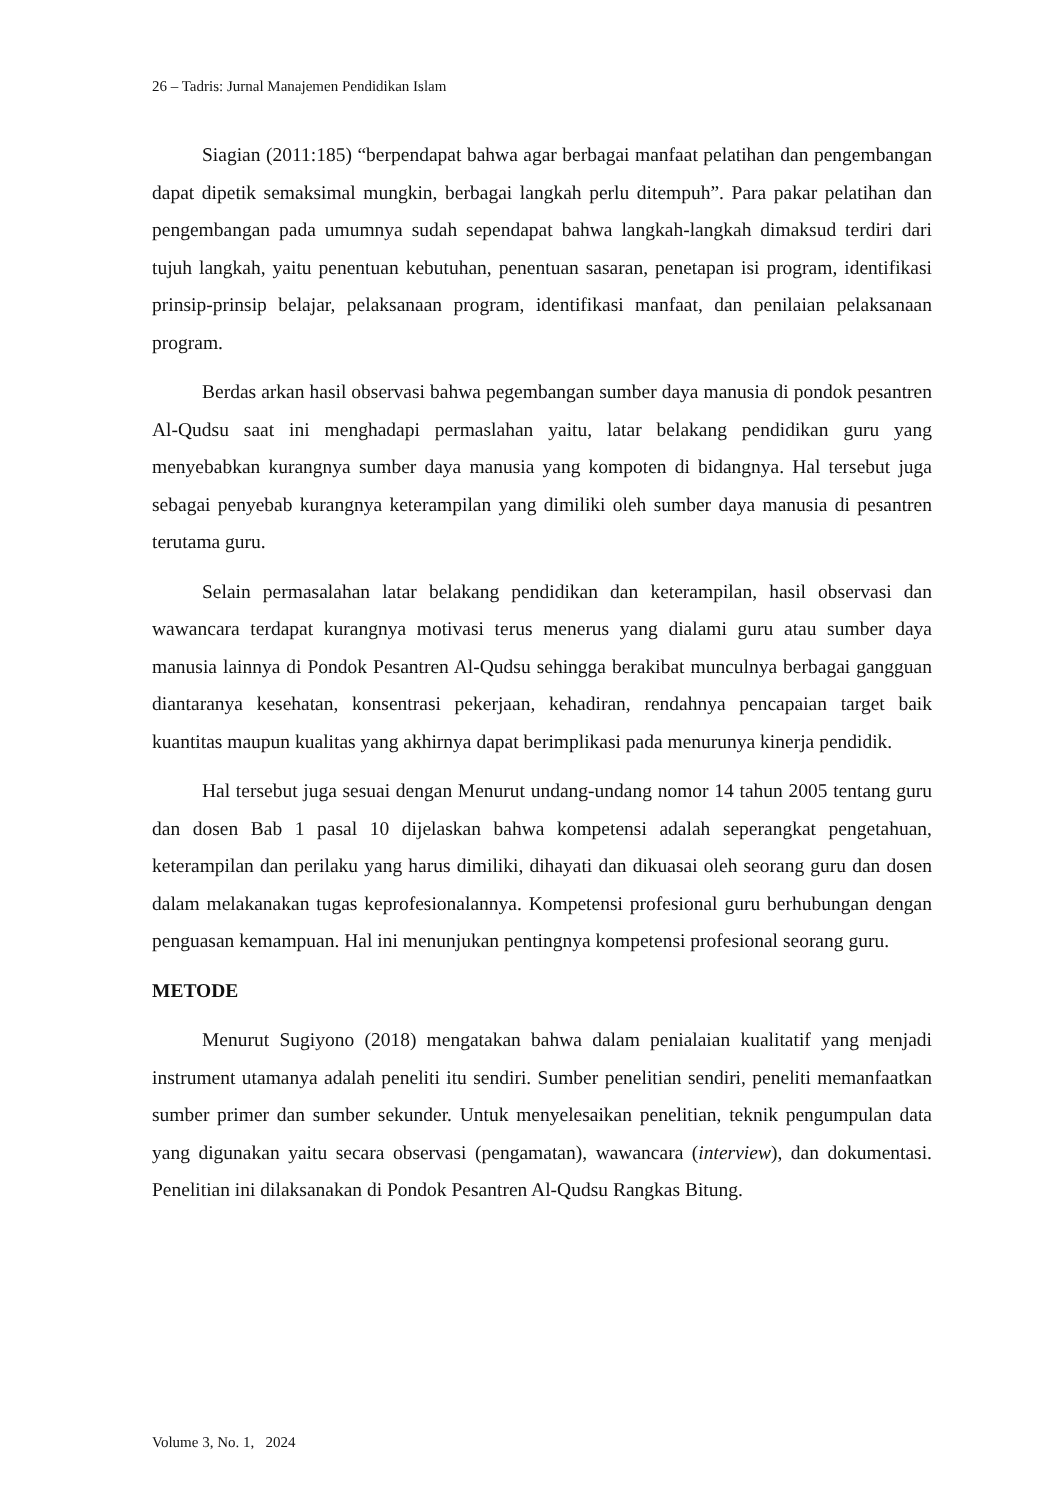26 – Tadris: Jurnal Manajemen Pendidikan Islam
Siagian (2011:185) “berpendapat bahwa agar berbagai manfaat pelatihan dan pengembangan dapat dipetik semaksimal mungkin, berbagai langkah perlu ditempuh”. Para pakar pelatihan dan pengembangan pada umumnya sudah sependapat bahwa langkah-langkah dimaksud terdiri dari tujuh langkah, yaitu penentuan kebutuhan, penentuan sasaran, penetapan isi program, identifikasi prinsip-prinsip belajar, pelaksanaan program, identifikasi manfaat, dan penilaian pelaksanaan program.
Berdas arkan hasil observasi bahwa pegembangan sumber daya manusia di pondok pesantren Al-Qudsu saat ini menghadapi permaslahan yaitu, latar belakang pendidikan guru yang menyebabkan kurangnya sumber daya manusia yang kompoten di bidangnya. Hal tersebut juga sebagai penyebab kurangnya keterampilan yang dimiliki oleh sumber daya manusia di pesantren terutama guru.
Selain permasalahan latar belakang pendidikan dan keterampilan, hasil observasi dan wawancara terdapat kurangnya motivasi terus menerus yang dialami guru atau sumber daya manusia lainnya di Pondok Pesantren Al-Qudsu sehingga berakibat munculnya berbagai gangguan diantaranya kesehatan, konsentrasi pekerjaan, kehadiran, rendahnya pencapaian target baik kuantitas maupun kualitas yang akhirnya dapat berimplikasi pada menurunya kinerja pendidik.
Hal tersebut juga sesuai dengan Menurut undang-undang nomor 14 tahun 2005 tentang guru dan dosen Bab 1 pasal 10 dijelaskan bahwa kompetensi adalah seperangkat pengetahuan, keterampilan dan perilaku yang harus dimiliki, dihayati dan dikuasai oleh seorang guru dan dosen dalam melakanakan tugas keprofesionalannya. Kompetensi profesional guru berhubungan dengan penguasan kemampuan. Hal ini menunjukan pentingnya kompetensi profesional seorang guru.
METODE
Menurut Sugiyono (2018) mengatakan bahwa dalam penialaian kualitatif yang menjadi instrument utamanya adalah peneliti itu sendiri. Sumber penelitian sendiri, peneliti memanfaatkan sumber primer dan sumber sekunder. Untuk menyelesaikan penelitian, teknik pengumpulan data yang digunakan yaitu secara observasi (pengamatan), wawancara (interview), dan dokumentasi. Penelitian ini dilaksanakan di Pondok Pesantren Al-Qudsu Rangkas Bitung.
Volume 3, No. 1, 2024